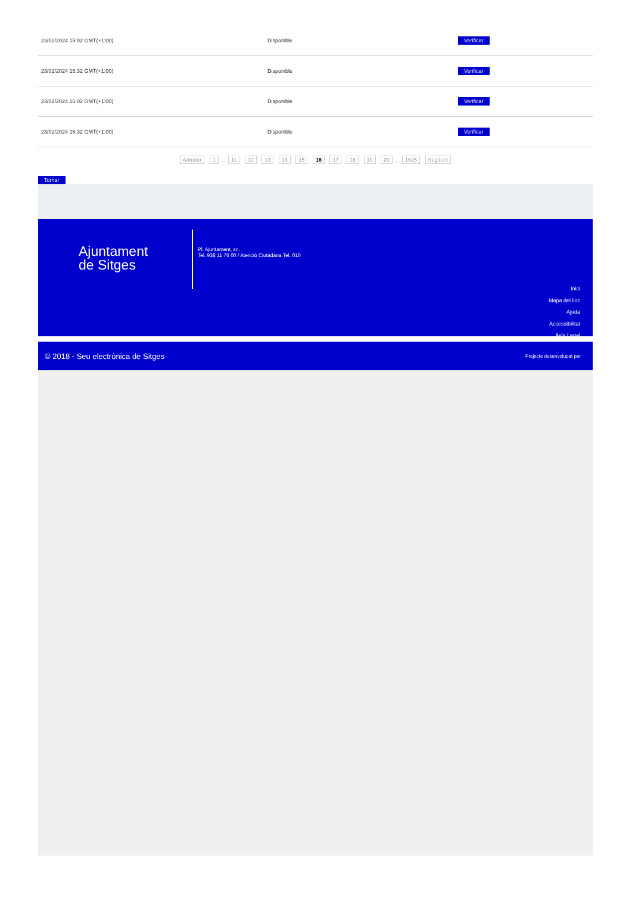| 23/02/2024 15:02 GMT(+1:00) | Disponible | Verificar |
| 23/02/2024 15:32 GMT(+1:00) | Disponible | Verificar |
| 23/02/2024 16:02 GMT(+1:00) | Disponible | Verificar |
| 23/02/2024 16:32 GMT(+1:00) | Disponible | Verificar |
Anterior 1 .. 11 12 13 14 15 16 17 18 19 20 .. 1625 Següent
Tornar
Ajuntament
de Sitges
Pl. Ajuntament, sn.
Tel. 938 11 76 00 / Atenció Ciutadana Tel. 010
Inici
Mapa del lloc
Ajuda
Accessibilitat
Avís Legal
© 2018 - Seu electrònica de Sitges Projecte desenvolupat per